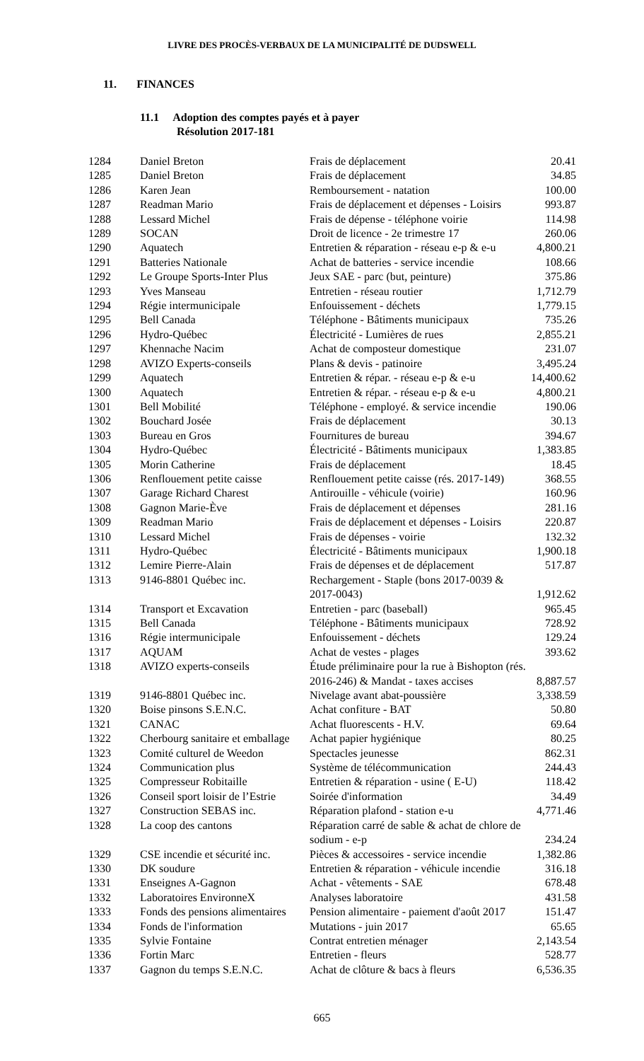LIVRE DES PROCÈS-VERBAUX DE LA MUNICIPALITÉ DE DUDSWELL
11. FINANCES
11.1 Adoption des comptes payés et à payer
Résolution 2017-181
| 1284 | Daniel Breton | Frais de déplacement | 20.41 |
| 1285 | Daniel Breton | Frais de déplacement | 34.85 |
| 1286 | Karen Jean | Remboursement - natation | 100.00 |
| 1287 | Readman Mario | Frais de déplacement et dépenses - Loisirs | 993.87 |
| 1288 | Lessard Michel | Frais de dépense - téléphone voirie | 114.98 |
| 1289 | SOCAN | Droit de licence - 2e trimestre 17 | 260.06 |
| 1290 | Aquatech | Entretien & réparation - réseau e-p & e-u | 4,800.21 |
| 1291 | Batteries Nationale | Achat de batteries - service incendie | 108.66 |
| 1292 | Le Groupe Sports-Inter Plus | Jeux SAE - parc (but, peinture) | 375.86 |
| 1293 | Yves Manseau | Entretien - réseau routier | 1,712.79 |
| 1294 | Régie intermunicipale | Enfouissement - déchets | 1,779.15 |
| 1295 | Bell Canada | Téléphone - Bâtiments municipaux | 735.26 |
| 1296 | Hydro-Québec | Électricité - Lumières de rues | 2,855.21 |
| 1297 | Khennache Nacim | Achat de composteur domestique | 231.07 |
| 1298 | AVIZO Experts-conseils | Plans & devis - patinoire | 3,495.24 |
| 1299 | Aquatech | Entretien & répar. - réseau e-p & e-u | 14,400.62 |
| 1300 | Aquatech | Entretien & répar. - réseau e-p & e-u | 4,800.21 |
| 1301 | Bell Mobilité | Téléphone - employé. & service incendie | 190.06 |
| 1302 | Bouchard Josée | Frais de déplacement | 30.13 |
| 1303 | Bureau en Gros | Fournitures de bureau | 394.67 |
| 1304 | Hydro-Québec | Électricité - Bâtiments municipaux | 1,383.85 |
| 1305 | Morin Catherine | Frais de déplacement | 18.45 |
| 1306 | Renflouement petite caisse | Renflouement petite caisse (rés. 2017-149) | 368.55 |
| 1307 | Garage Richard Charest | Antirouille - véhicule (voirie) | 160.96 |
| 1308 | Gagnon Marie-Ève | Frais de déplacement et dépenses | 281.16 |
| 1309 | Readman Mario | Frais de déplacement et dépenses - Loisirs | 220.87 |
| 1310 | Lessard Michel | Frais de dépenses - voirie | 132.32 |
| 1311 | Hydro-Québec | Électricité - Bâtiments municipaux | 1,900.18 |
| 1312 | Lemire Pierre-Alain | Frais de dépenses et de déplacement | 517.87 |
| 1313 | 9146-8801 Québec inc. | Rechargement - Staple (bons 2017-0039 & 2017-0043) | 1,912.62 |
| 1314 | Transport et Excavation | Entretien - parc (baseball) | 965.45 |
| 1315 | Bell Canada | Téléphone - Bâtiments municipaux | 728.92 |
| 1316 | Régie intermunicipale | Enfouissement - déchets | 129.24 |
| 1317 | AQUAM | Achat de vestes - plages | 393.62 |
| 1318 | AVIZO experts-conseils | Étude préliminaire pour la rue à Bishopton (rés. 2016-246) & Mandat - taxes accises | 8,887.57 |
| 1319 | 9146-8801 Québec inc. | Nivelage avant abat-poussière | 3,338.59 |
| 1320 | Boise pinsons S.E.N.C. | Achat confiture - BAT | 50.80 |
| 1321 | CANAC | Achat fluorescents - H.V. | 69.64 |
| 1322 | Cherbourg sanitaire et emballage | Achat papier hygiénique | 80.25 |
| 1323 | Comité culturel de Weedon | Spectacles jeunesse | 862.31 |
| 1324 | Communication plus | Système de télécommunication | 244.43 |
| 1325 | Compresseur Robitaille | Entretien & réparation - usine ( E-U) | 118.42 |
| 1326 | Conseil sport loisir de l’Estrie | Soirée d'information | 34.49 |
| 1327 | Construction SEBAS inc. | Réparation plafond - station e-u | 4,771.46 |
| 1328 | La coop des cantons | Réparation carré de sable & achat de chlore de sodium - e-p | 234.24 |
| 1329 | CSE incendie et sécurité inc. | Pièces & accessoires - service incendie | 1,382.86 |
| 1330 | DK soudure | Entretien & réparation - véhicule incendie | 316.18 |
| 1331 | Enseignes A-Gagnon | Achat - vêtements - SAE | 678.48 |
| 1332 | Laboratoires EnvironneX | Analyses laboratoire | 431.58 |
| 1333 | Fonds des pensions alimentaires | Pension alimentaire - paiement d'août 2017 | 151.47 |
| 1334 | Fonds de l'information | Mutations - juin 2017 | 65.65 |
| 1335 | Sylvie Fontaine | Contrat entretien ménager | 2,143.54 |
| 1336 | Fortin Marc | Entretien - fleurs | 528.77 |
| 1337 | Gagnon du temps S.E.N.C. | Achat de clôture & bacs à fleurs | 6,536.35 |
665